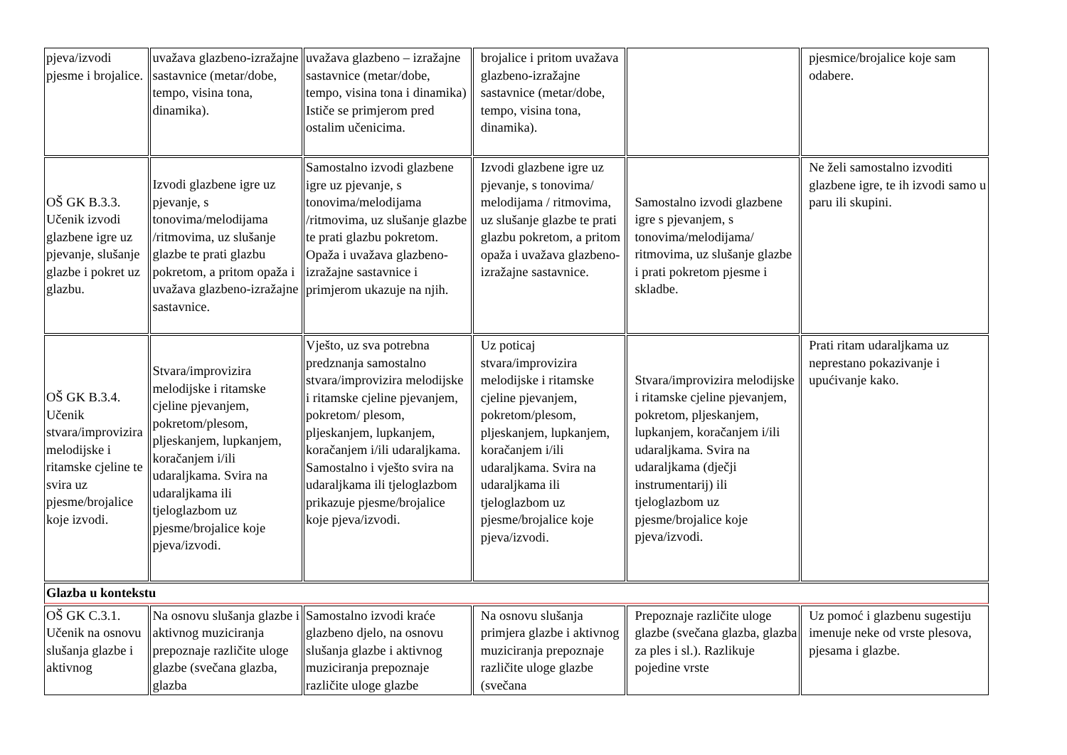| pjeva/izvodi pjesme i brojalice. | uvažava glazbeno-izražajne sastavnice (metar/dobe, tempo, visina tona, dinamika). | uvažava glazbeno – izražajne sastavnice (metar/dobe, tempo, visina tona i dinamika) Ističe se primjerom pred ostalim učenicima. | brojalice i pritom uvažava glazbeno-izražajne sastavnice (metar/dobe, tempo, visina tona, dinamika). | | pjesmice/brojalice koje sam odabere. |
| OŠ GK B.3.3. Učenik izvodi glazbene igre uz pjevanje, slušanje glazbe i pokret uz glazbu. | Izvodi glazbene igre uz pjevanje, s tonovima/melodijama /ritmovima, uz slušanje glazbe te prati glazbu pokretom, a pritom opaža i uvažava glazbeno-izražajne sastavnice. | Samostalno izvodi glazbene igre uz pjevanje, s tonovima/melodijama /ritmovima, uz slušanje glazbe te prati glazbu pokretom. Opaža i uvažava glazbeno-izražajne sastavnice i primjerom ukazuje na njih. | Izvodi glazbene igre uz pjevanje, s tonovima/ melodijama / ritmovima, uz slušanje glazbe te prati glazbu pokretom, a pritom opaža i uvažava glazbeno-izražajne sastavnice. | Samostalno izvodi glazbene igre s pjevanjem, s tonovima/melodijama/ ritmovima, uz slušanje glazbe i prati pokretom pjesme i skladbe. | Ne želi samostalno izvoditi glazbene igre, te ih izvodi samo u paru ili skupini. |
| OŠ GK B.3.4. Učenik stvara/improvizira melodijske i ritamske cjeline te svira uz pjesme/brojalice koje izvodi. | Stvara/improvizira melodijske i ritamske cjeline pjevanjem, pokretom/plesom, pljeskanjem, lupkanjem, koračanjem i/ili udaraljkama. Svira na udaraljkama ili tjeloglazbom uz pjesme/brojalice koje pjeva/izvodi. | Vješto, uz sva potrebna predznanja samostalno stvara/improvizira melodijske i ritamske cjeline pjevanjem, pokretom/ plesom, pljeskanjem, lupkanjem, koračanjem i/ili udaraljkama. Samostalno i vješto svira na udaraljkama ili tjeloglazbom prikazuje pjesme/brojalice koje pjeva/izvodi. | Uz poticaj stvara/improvizira melodijske i ritamske cjeline pjevanjem, pokretom/plesom, pljeskanjem, lupkanjem, koračanjem i/ili udaraljkama. Svira na udaraljkama ili tjeloglazbom uz pjesme/brojalice koje pjeva/izvodi. | Stvara/improvizira melodijske i ritamske cjeline pjevanjem, pokretom, pljeskanjem, lupkanjem, koračanjem i/ili udaraljkama. Svira na udaraljkama (dječji instrumentarij) ili tjeloglazbom uz pjesme/brojalice koje pjeva/izvodi. | Prati ritam udaraljkama uz neprestano pokazivanje i upućivanje kako. |
| Glazba u kontekstu | | | | | |
| OŠ GK C.3.1. Učenik na osnovu slušanja glazbe i aktivnog | Na osnovu slušanja glazbe i aktivnog muziciranja prepoznaje različite uloge glazbe (svečana glazba, glazba | Samostalno izvodi kraće glazbeno djelo, na osnovu slušanja glazbe i aktivnog muziciranja prepoznaje različite uloge glazbe | Na osnovu slušanja primjera glazbe i aktivnog muziciranja prepoznaje različite uloge glazbe (svečana | Prepoznaje različite uloge glazbe (svečana glazba, glazba za ples i sl.). Razlikuje pojedine vrste | Uz pomoć i glazbenu sugestiju imenuje neke od vrste plesova, pjesama i glazbe. |